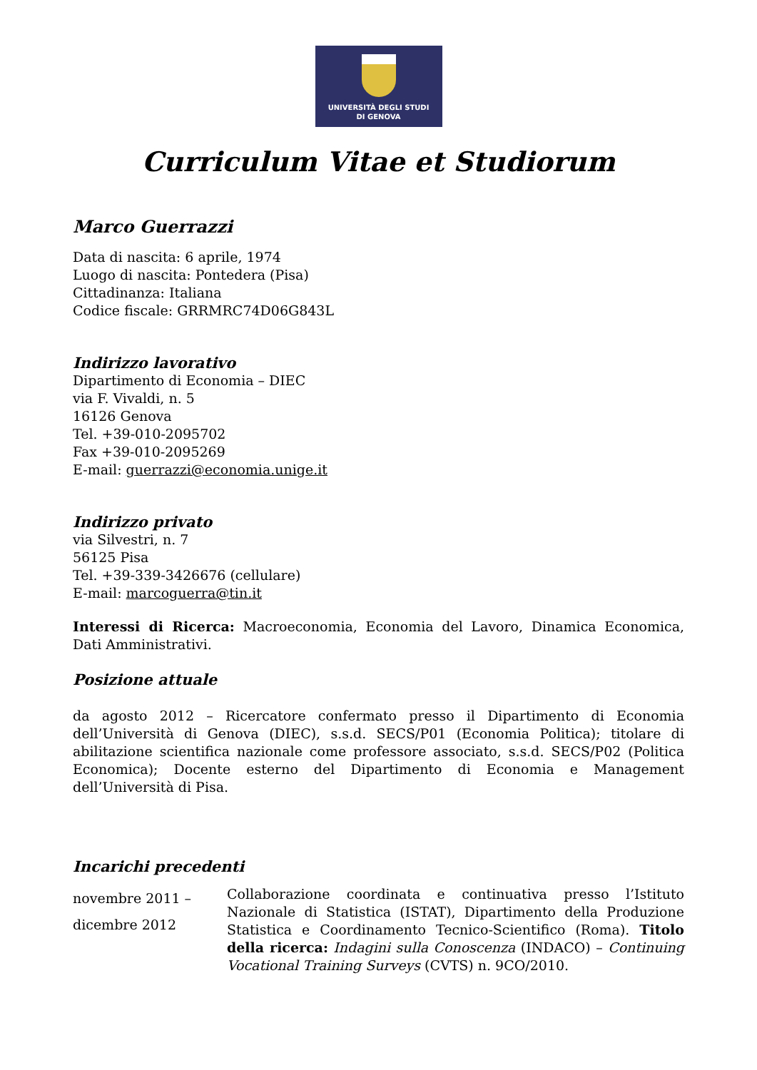UNIVERSITÀ DEGLI STUDI
DI GENOVA
Curriculum Vitae et Studiorum
Marco Guerrazzi
Data di nascita: 6 aprile, 1974
Luogo di nascita: Pontedera (Pisa)
Cittadinanza: Italiana
Codice fiscale: GRRMRC74D06G843L
Indirizzo lavorativo
Dipartimento di Economia – DIEC
via F. Vivaldi, n. 5
16126 Genova
Tel. +39-010-2095702
Fax +39-010-2095269
E-mail: guerrazzi@economia.unige.it
Indirizzo privato
via Silvestri, n. 7
56125 Pisa
Tel. +39-339-3426676 (cellulare)
E-mail: marcoguerra@tin.it
Interessi di Ricerca: Macroeconomia, Economia del Lavoro, Dinamica Economica, Dati Amministrativi.
Posizione attuale
da agosto 2012 – Ricercatore confermato presso il Dipartimento di Economia dell’Università di Genova (DIEC), s.s.d. SECS/P01 (Economia Politica); titolare di abilitazione scientifica nazionale come professore associato, s.s.d. SECS/P02 (Politica Economica); Docente esterno del Dipartimento di Economia e Management dell’Università di Pisa.
Incarichi precedenti
novembre 2011 –
dicembre 2012
Collaborazione coordinata e continuativa presso l’Istituto Nazionale di Statistica (ISTAT), Dipartimento della Produzione Statistica e Coordinamento Tecnico-Scientifico (Roma). Titolo della ricerca: Indagini sulla Conoscenza (INDACO) – Continuing Vocational Training Surveys (CVTS) n. 9CO/2010.